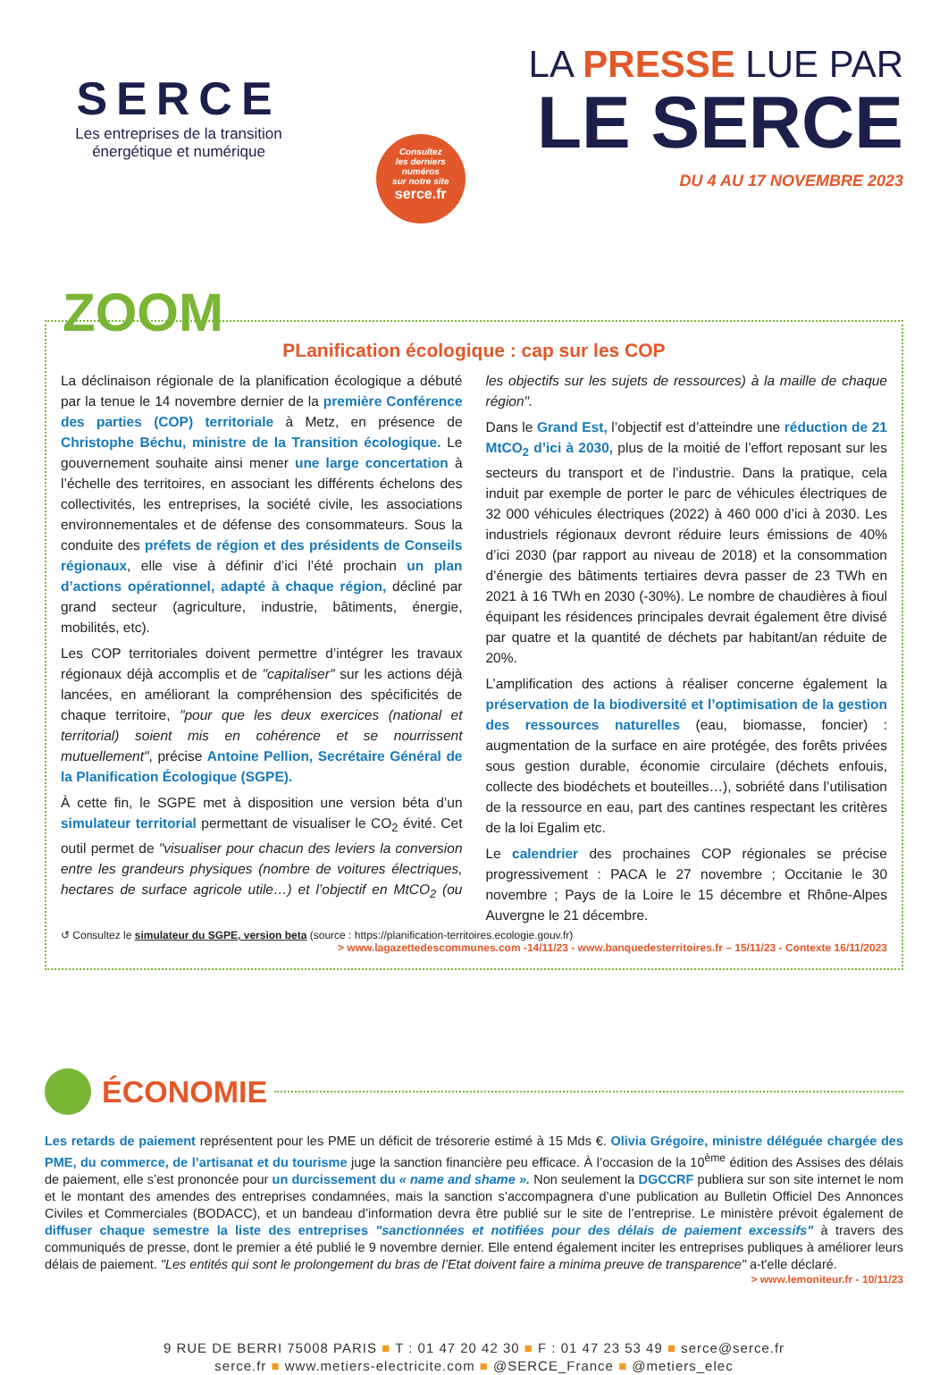SERCE
Les entreprises de la transition énergétique et numérique
Consultez
les derniers
numéros
sur notre site
serce.fr
LA PRESSE LUE PAR
LE SERCE
DU 4 AU 17 NOVEMBRE 2023
ZOOM
PLanification écologique : cap sur les COP
La déclinaison régionale de la planification écologique a débuté par la tenue le 14 novembre dernier de la première Conférence des parties (COP) territoriale à Metz, en présence de Christophe Béchu, ministre de la Transition écologique. Le gouvernement souhaite ainsi mener une large concertation à l’échelle des territoires, en associant les différents échelons des collectivités, les entreprises, la société civile, les associations environnementales et de défense des consommateurs. Sous la conduite des préfets de région et des présidents de Conseils régionaux, elle vise à définir d’ici l’été prochain un plan d’actions opérationnel, adapté à chaque région, décliné par grand secteur (agriculture, industrie, bâtiments, énergie, mobilités, etc).
Les COP territoriales doivent permettre d’intégrer les travaux régionaux déjà accomplis et de "capitaliser" sur les actions déjà lancées, en améliorant la compréhension des spécificités de chaque territoire, "pour que les deux exercices (national et territorial) soient mis en cohérence et se nourrissent mutuellement", précise Antoine Pellion, Secrétaire Général de la Planification Écologique (SGPE).
À cette fin, le SGPE met à disposition une version béta d’un simulateur territorial permettant de visualiser le CO<sub>2</sub> évité. Cet outil permet de "visualiser pour chacun des leviers la conversion entre les grandeurs physiques (nombre de voitures électriques, hectares de surface agricole utile…) et l’objectif en MtCO<sub>2</sub> (ou les objectifs sur les sujets de ressources) à la maille de chaque région".
Dans le Grand Est, l’objectif est d’atteindre une réduction de 21 MtCO<sub>2</sub> d’ici à 2030, plus de la moitié de l’effort reposant sur les secteurs du transport et de l’industrie. Dans la pratique, cela induit par exemple de porter le parc de véhicules électriques de 32 000 véhicules électriques (2022) à 460 000 d’ici à 2030. Les industriels régionaux devront réduire leurs émissions de 40% d’ici 2030 (par rapport au niveau de 2018) et la consommation d’énergie des bâtiments tertiaires devra passer de 23 TWh en 2021 à 16 TWh en 2030 (-30%). Le nombre de chaudières à fioul équipant les résidences principales devrait également être divisé par quatre et la quantité de déchets par habitant/an réduite de 20%.
L’amplification des actions à réaliser concerne également la préservation de la biodiversité et l’optimisation de la gestion des ressources naturelles (eau, biomasse, foncier) : augmentation de la surface en aire protégée, des forêts privées sous gestion durable, économie circulaire (déchets enfouis, collecte des biodéchets et bouteilles…), sobriété dans l’utilisation de la ressource en eau, part des cantines respectant les critères de la loi Egalim etc.
Le calendrier des prochaines COP régionales se précise progressivement : PACA le 27 novembre ; Occitanie le 30 novembre ; Pays de la Loire le 15 décembre et Rhône-Alpes Auvergne le 21 décembre.
↺ Consultez le simulateur du SGPE, version beta (source : https://planification-territoires.ecologie.gouv.fr)
> www.lagazettedescommunes.com -14/11/23 - www.banquedesterritoires.fr – 15/11/23 - Contexte 16/11/2023
ÉCONOMIE
Les retards de paiement représentent pour les PME un déficit de trésorerie estimé à 15 Mds €. Olivia Grégoire, ministre déléguée chargée des PME, du commerce, de l’artisanat et du tourisme juge la sanction financière peu efficace. À l’occasion de la 10<sup>ème</sup> édition des Assises des délais de paiement, elle s’est prononcée pour un durcissement du « name and shame ». Non seulement la DGCCRF publiera sur son site internet le nom et le montant des amendes des entreprises condamnées, mais la sanction s’accompagnera d’une publication au Bulletin Officiel Des Annonces Civiles et Commerciales (BODACC), et un bandeau d’information devra être publié sur le site de l’entreprise. Le ministère prévoit également de diffuser chaque semestre la liste des entreprises "sanctionnées et notifiées pour des délais de paiement excessifs" à travers des communiqués de presse, dont le premier a été publié le 9 novembre dernier. Elle entend également inciter les entreprises publiques à améliorer leurs délais de paiement. "Les entités qui sont le prolongement du bras de l’Etat doivent faire a minima preuve de transparence" a-t'elle déclaré.
> www.lemoniteur.fr - 10/11/23
9 RUE DE BERRI 75008 PARIS ■ T : 01 47 20 42 30 ■ F : 01 47 23 53 49 ■ serce@serce.fr
serce.fr ■ www.metiers-electricite.com ■ @SERCE_France ■ @metiers_elec